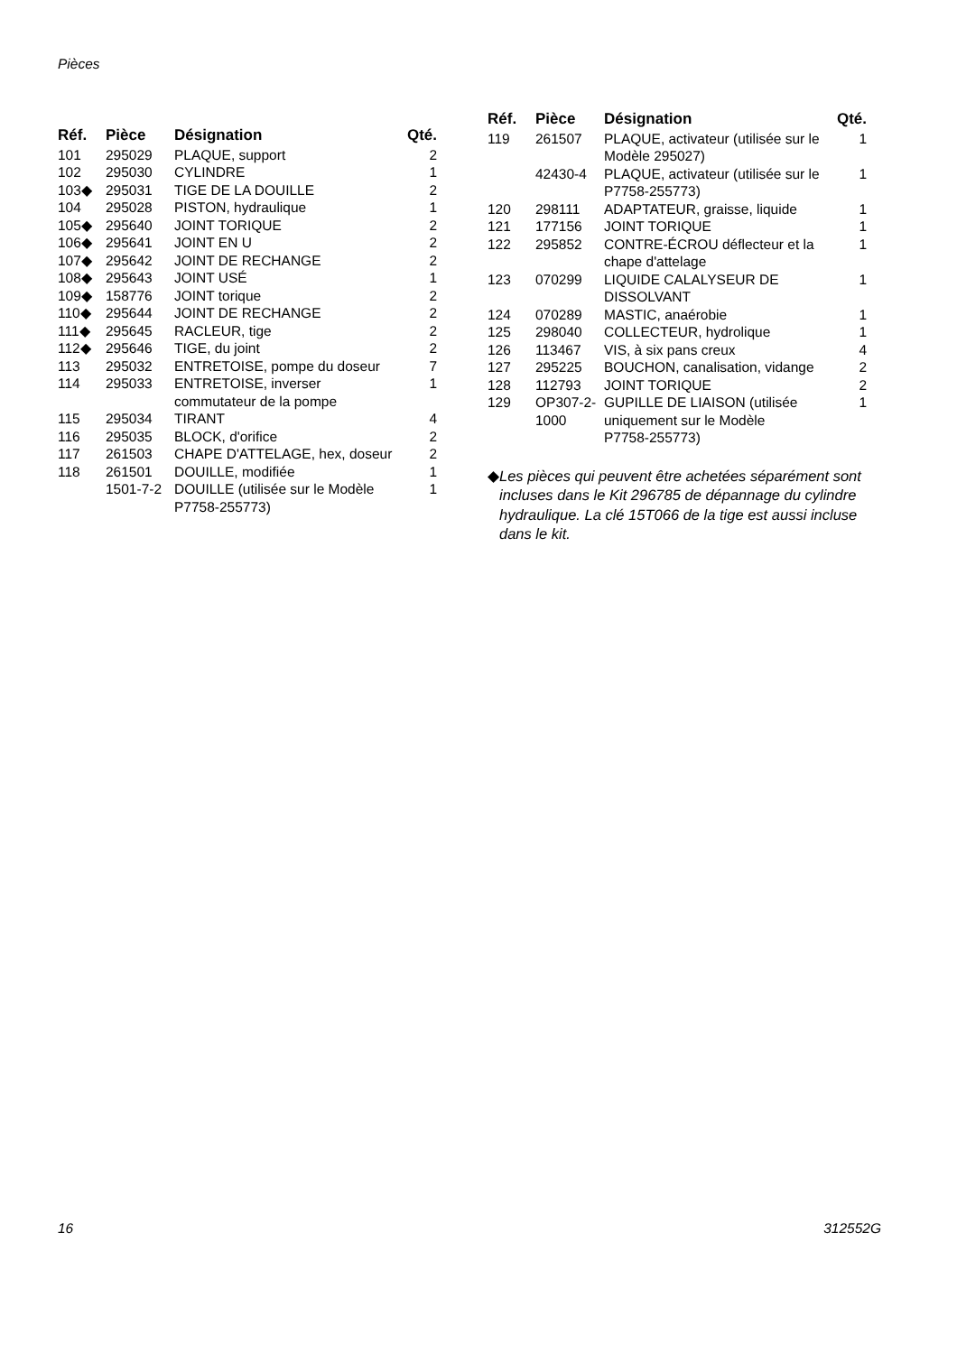Pièces
| Réf. | Pièce | Désignation | Qté. |
| --- | --- | --- | --- |
| 101 | 295029 | PLAQUE, support | 2 |
| 102 | 295030 | CYLINDRE | 1 |
| 103◆ | 295031 | TIGE DE LA DOUILLE | 2 |
| 104 | 295028 | PISTON, hydraulique | 1 |
| 105◆ | 295640 | JOINT TORIQUE | 2 |
| 106◆ | 295641 | JOINT EN U | 2 |
| 107◆ | 295642 | JOINT DE RECHANGE | 2 |
| 108◆ | 295643 | JOINT USÉ | 1 |
| 109◆ | 158776 | JOINT torique | 2 |
| 110◆ | 295644 | JOINT DE RECHANGE | 2 |
| 111◆ | 295645 | RACLEUR, tige | 2 |
| 112◆ | 295646 | TIGE, du joint | 2 |
| 113 | 295032 | ENTRETOISE, pompe du doseur | 7 |
| 114 | 295033 | ENTRETOISE, inverser commutateur de la pompe | 1 |
| 115 | 295034 | TIRANT | 4 |
| 116 | 295035 | BLOCK, d'orifice | 2 |
| 117 | 261503 | CHAPE D'ATTELAGE, hex, doseur | 2 |
| 118 | 261501 | DOUILLE, modifiée | 1 |
| | 1501-7-2 | DOUILLE (utilisée sur le Modèle P7758-255773) | 1 |
| Réf. | Pièce | Désignation | Qté. |
| --- | --- | --- | --- |
| 119 | 261507 | PLAQUE, activateur (utilisée sur le Modèle 295027) | 1 |
| | 42430-4 | PLAQUE, activateur (utilisée sur le P7758-255773) | 1 |
| 120 | 298111 | ADAPTATEUR, graisse, liquide | 1 |
| 121 | 177156 | JOINT TORIQUE | 1 |
| 122 | 295852 | CONTRE-ÉCROU déflecteur et la chape d'attelage | 1 |
| 123 | 070299 | LIQUIDE CALALYSEUR DE DISSOLVANT | 1 |
| 124 | 070289 | MASTIC, anaérobie | 1 |
| 125 | 298040 | COLLECTEUR, hydrolique | 1 |
| 126 | 113467 | VIS, à six pans creux | 4 |
| 127 | 295225 | BOUCHON, canalisation, vidange | 2 |
| 128 | 112793 | JOINT TORIQUE | 2 |
| 129 | OP307-2- 1000 | GUPILLE DE LIAISON (utilisée uniquement sur le Modèle P7758-255773) | 1 |
◆ Les pièces qui peuvent être achetées séparément sont incluses dans le Kit 296785 de dépannage du cylindre hydraulique. La clé 15T066 de la tige est aussi incluse dans le kit.
16 312552G